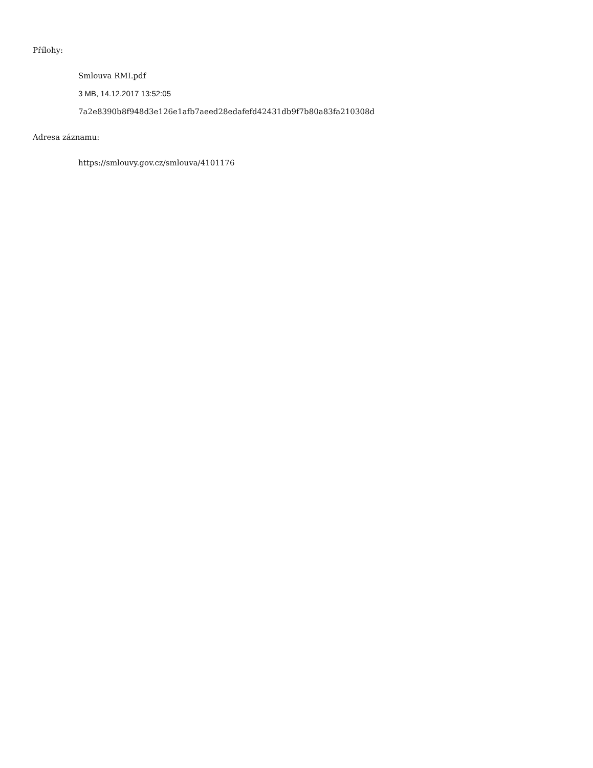Přílohy:
Smlouva RMI.pdf
3 MB, 14.12.2017 13:52:05
7a2e8390b8f948d3e126e1afb7aeed28edafefd42431db9f7b80a83fa210308d
Adresa záznamu:
https://smlouvy.gov.cz/smlouva/4101176